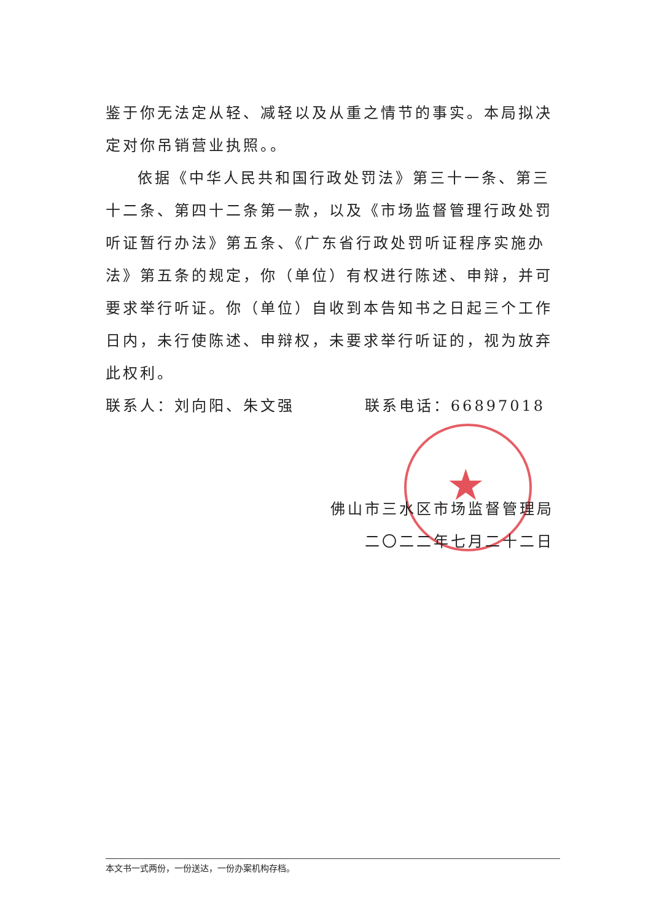★
鉴于你无法定从轻、减轻以及从重之情节的事实。本局拟决定对你吊销营业执照。。
依据《中华人民共和国行政处罚法》第三十一条、第三十二条、第四十二条第一款，以及《市场监督管理行政处罚听证暂行办法》第五条、《广东省行政处罚听证程序实施办法》第五条的规定，你（单位）有权进行陈述、申辩，并可要求举行听证。你（单位）自收到本告知书之日起三个工作日内，未行使陈述、申辩权，未要求举行听证的，视为放弃此权利。
联系人：刘向阳、朱文强 联系电话：66897018
佛山市三水区市场监督管理局
二〇二二年七月二十二日
本文书一式两份，一份送达，一份办案机构存档。